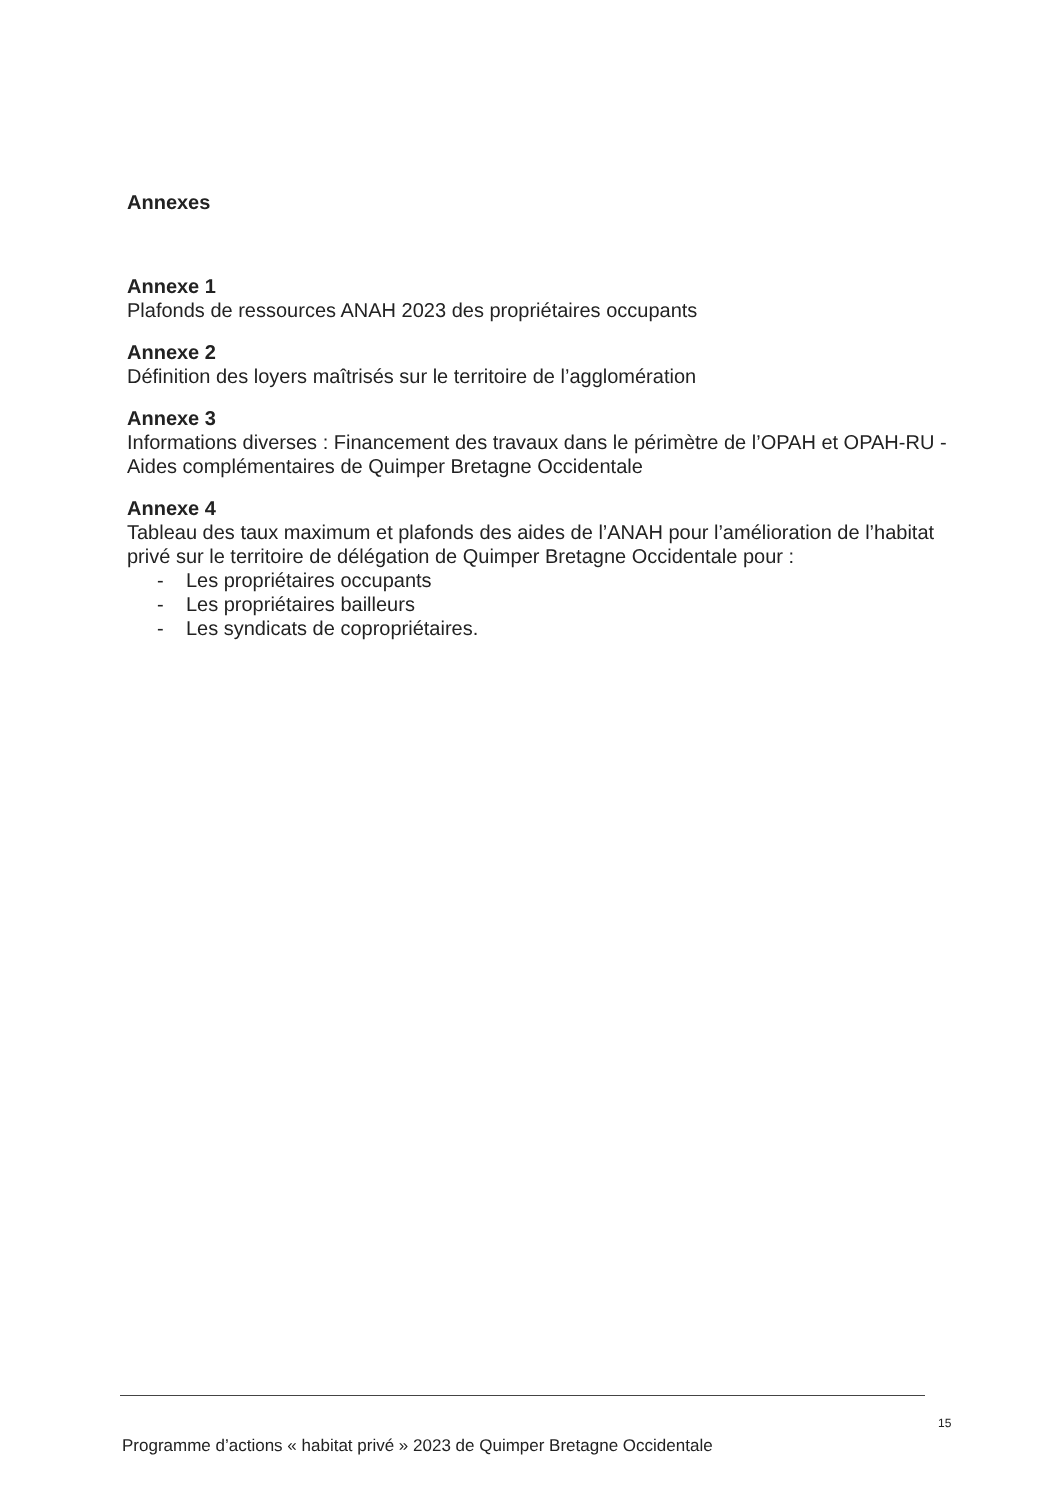Annexes
Annexe 1
Plafonds de ressources ANAH 2023 des propriétaires occupants
Annexe 2
Définition des loyers maîtrisés sur le territoire de l’agglomération
Annexe 3
Informations diverses : Financement des travaux dans le périmètre de l’OPAH et OPAH-RU - Aides complémentaires de Quimper Bretagne Occidentale
Annexe 4
Tableau des taux maximum et plafonds des aides de l’ANAH pour l’amélioration de l’habitat privé sur le territoire de délégation de Quimper Bretagne Occidentale pour :
- Les propriétaires occupants
- Les propriétaires bailleurs
- Les syndicats de copropriétaires.
15
Programme d’actions « habitat privé » 2023 de Quimper Bretagne Occidentale